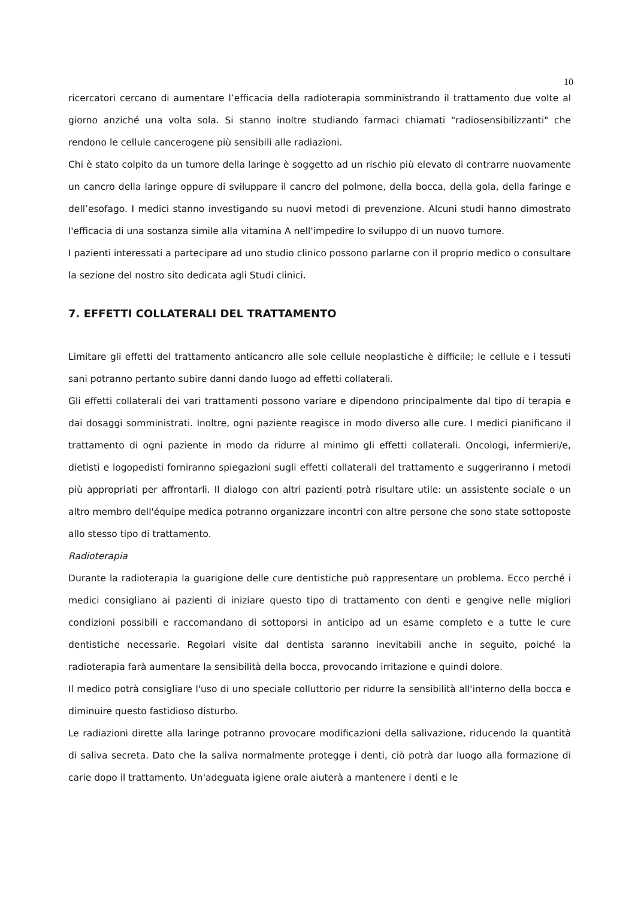10
ricercatori cercano di aumentare l’efficacia della radioterapia somministrando il trattamento due volte al giorno anziché una volta sola. Si stanno inoltre studiando farmaci chiamati "radiosensibilizzanti" che rendono le cellule cancerogene più sensibili alle radiazioni.
Chi è stato colpito da un tumore della laringe è soggetto ad un rischio più elevato di contrarre nuovamente un cancro della laringe oppure di sviluppare il cancro del polmone, della bocca, della gola, della faringe e dell’esofago. I medici stanno investigando su nuovi metodi di prevenzione. Alcuni studi hanno dimostrato l'efficacia di una sostanza simile alla vitamina A nell'impedire lo sviluppo di un nuovo tumore.
I pazienti interessati a partecipare ad uno studio clinico possono parlarne con il proprio medico o consultare la sezione del nostro sito dedicata agli Studi clinici.
7. EFFETTI COLLATERALI DEL TRATTAMENTO
Limitare gli effetti del trattamento anticancro alle sole cellule neoplastiche è difficile; le cellule e i tessuti sani potranno pertanto subire danni dando luogo ad effetti collaterali.
Gli effetti collaterali dei vari trattamenti possono variare e dipendono principalmente dal tipo di terapia e dai dosaggi somministrati. Inoltre, ogni paziente reagisce in modo diverso alle cure. I medici pianificano il trattamento di ogni paziente in modo da ridurre al minimo gli effetti collaterali. Oncologi, infermieri/e, dietisti e logopedisti forniranno spiegazioni sugli effetti collaterali del trattamento e suggeriranno i metodi più appropriati per affrontarli. Il dialogo con altri pazienti potrà risultare utile: un assistente sociale o un altro membro dell'équipe medica potranno organizzare incontri con altre persone che sono state sottoposte allo stesso tipo di trattamento.
Radioterapia
Durante la radioterapia la guarigione delle cure dentistiche può rappresentare un problema. Ecco perché i medici consigliano ai pazienti di iniziare questo tipo di trattamento con denti e gengive nelle migliori condizioni possibili e raccomandano di sottoporsi in anticipo ad un esame completo e a tutte le cure dentistiche necessarie. Regolari visite dal dentista saranno inevitabili anche in seguito, poiché la radioterapia farà aumentare la sensibilità della bocca, provocando irritazione e quindi dolore.
Il medico potrà consigliare l'uso di uno speciale colluttorio per ridurre la sensibilità all'interno della bocca e diminuire questo fastidioso disturbo.
Le radiazioni dirette alla laringe potranno provocare modificazioni della salivazione, riducendo la quantità di saliva secreta. Dato che la saliva normalmente protegge i denti, ciò potrà dar luogo alla formazione di carie dopo il trattamento. Un'adeguata igiene orale aiuterà a mantenere i denti e le